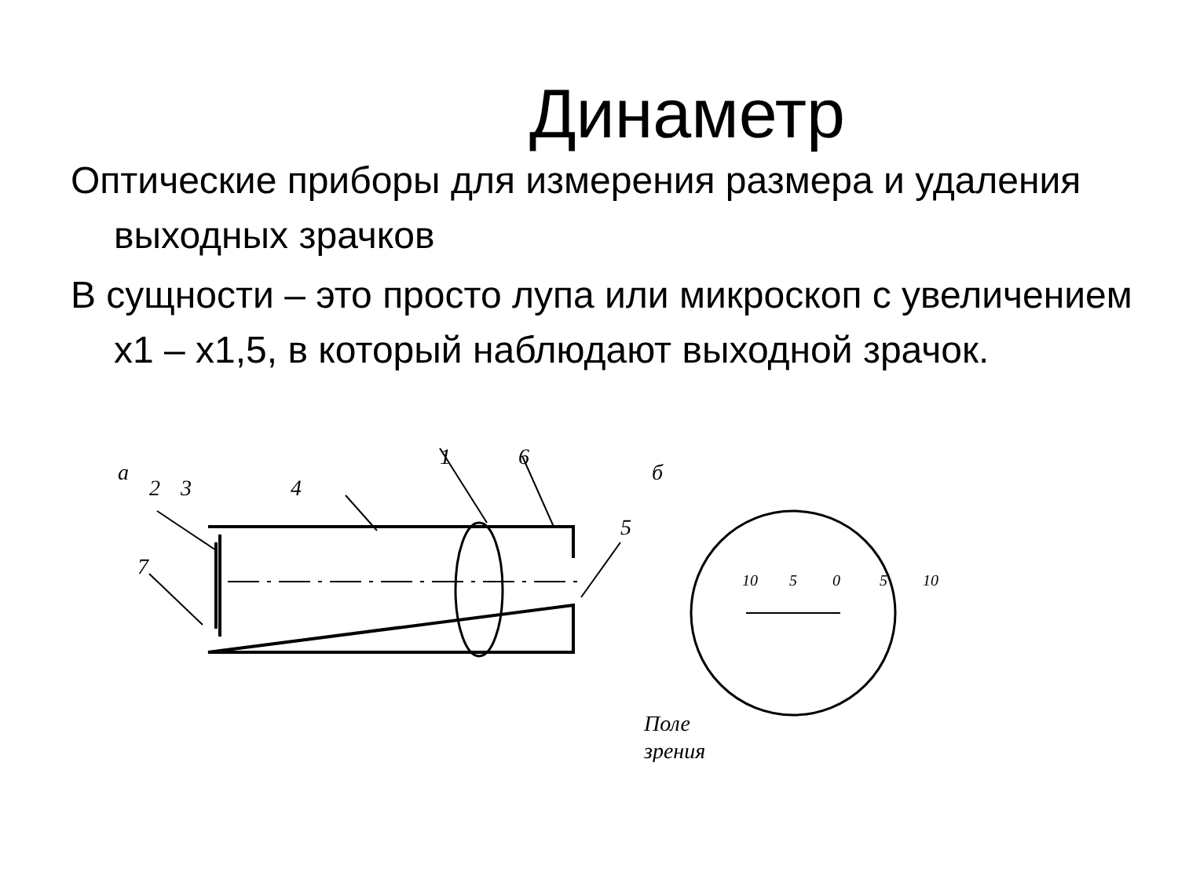Динаметр
Оптические приборы для измерения размера и удаления выходных зрачков
В сущности – это просто лупа или микроскоп с увеличением х1 – х1,5, в который наблюдают выходной зрачок.
а
2
3
4
1
6
5
7
б
10
5
0
5
10
Поле
зрения